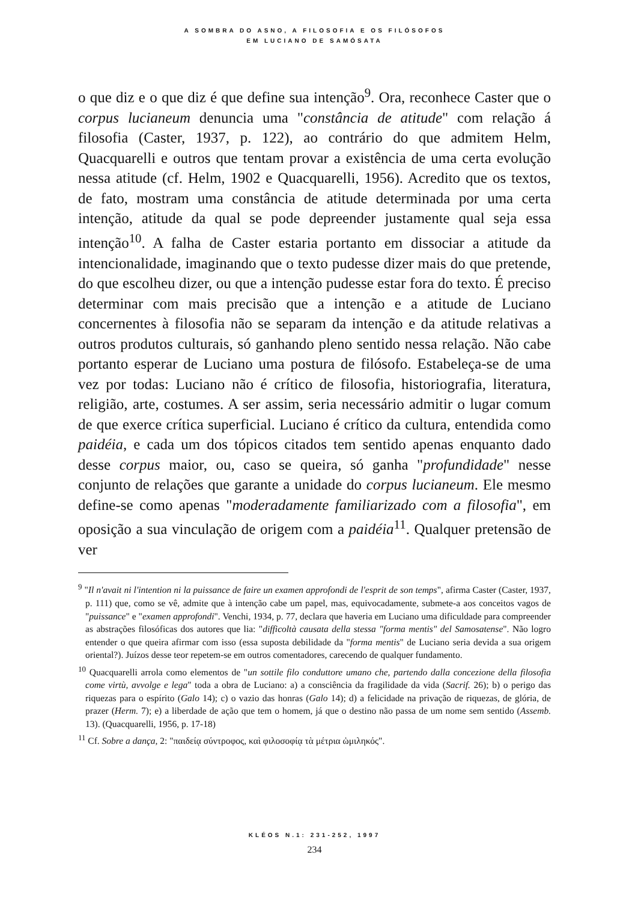A SOMBRA DO ASNO, A FILOSOFIA E OS FILÓSOFOS
EM LUCIANO DE SAMÓSATA
o que diz e o que diz é que define sua intenção<sup>9</sup>. Ora, reconhece Caster que o corpus lucianeum denuncia uma "constância de atitude" com relação á filosofia (Caster, 1937, p. 122), ao contrário do que admitem Helm, Quacquarelli e outros que tentam provar a existência de uma certa evolução nessa atitude (cf. Helm, 1902 e Quacquarelli, 1956). Acredito que os textos, de fato, mostram uma constância de atitude determinada por uma certa intenção, atitude da qual se pode depreender justamente qual seja essa intenção<sup>10</sup>. A falha de Caster estaria portanto em dissociar a atitude da intencionalidade, imaginando que o texto pudesse dizer mais do que pretende, do que escolheu dizer, ou que a intenção pudesse estar fora do texto. É preciso determinar com mais precisão que a intenção e a atitude de Luciano concernentes à filosofia não se separam da intenção e da atitude relativas a outros produtos culturais, só ganhando pleno sentido nessa relação. Não cabe portanto esperar de Luciano uma postura de filósofo. Estabeleça-se de uma vez por todas: Luciano não é crítico de filosofia, historiografia, literatura, religião, arte, costumes. A ser assim, seria necessário admitir o lugar comum de que exerce crítica superficial. Luciano é crítico da cultura, entendida como paidéia, e cada um dos tópicos citados tem sentido apenas enquanto dado desse corpus maior, ou, caso se queira, só ganha "profundidade" nesse conjunto de relações que garante a unidade do corpus lucianeum. Ele mesmo define-se como apenas "moderadamente familiarizado com a filosofia", em oposição a sua vinculação de origem com a paidéia<sup>11</sup>. Qualquer pretensão de ver
<sup>9</sup> "Il n'avait ni l'intention ni la puissance de faire un examen approfondi de l'esprit de son temps", afirma Caster (Caster, 1937, p. 111) que, como se vê, admite que à intenção cabe um papel, mas, equivocadamente, submete-a aos conceitos vagos de "puissance" e "examen approfondi". Venchi, 1934, p. 77, declara que haveria em Luciano uma dificuldade para compreender as abstrações filosóficas dos autores que lia: "difficoltà causata della stessa "forma mentis" del Samosatense". Não logro entender o que queira afirmar com isso (essa suposta debilidade da "forma mentis" de Luciano seria devida a sua origem oriental?). Juízos desse teor repetem-se em outros comentadores, carecendo de qualquer fundamento.
<sup>10</sup> Quacquarelli arrola como elementos de "un sottile filo conduttore umano che, partendo dalla concezione della filosofia come virtù, avvolge e lega" toda a obra de Luciano: a) a consciência da fragilidade da vida (Sacrif. 26); b) o perigo das riquezas para o espírito (Galo 14); c) o vazio das honras (Galo 14); d) a felicidade na privação de riquezas, de glória, de prazer (Herm. 7); e) a liberdade de ação que tem o homem, já que o destino não passa de um nome sem sentido (Assemb. 13). (Quacquarelli, 1956, p. 17-18)
<sup>11</sup> Cf. Sobre a dança, 2: "παιδείᾳ σύντροφος, καὶ φιλοσοφίᾳ τὰ μέτρια ὡμιληκός".
KLÉOS N.1: 231-252, 1997
234